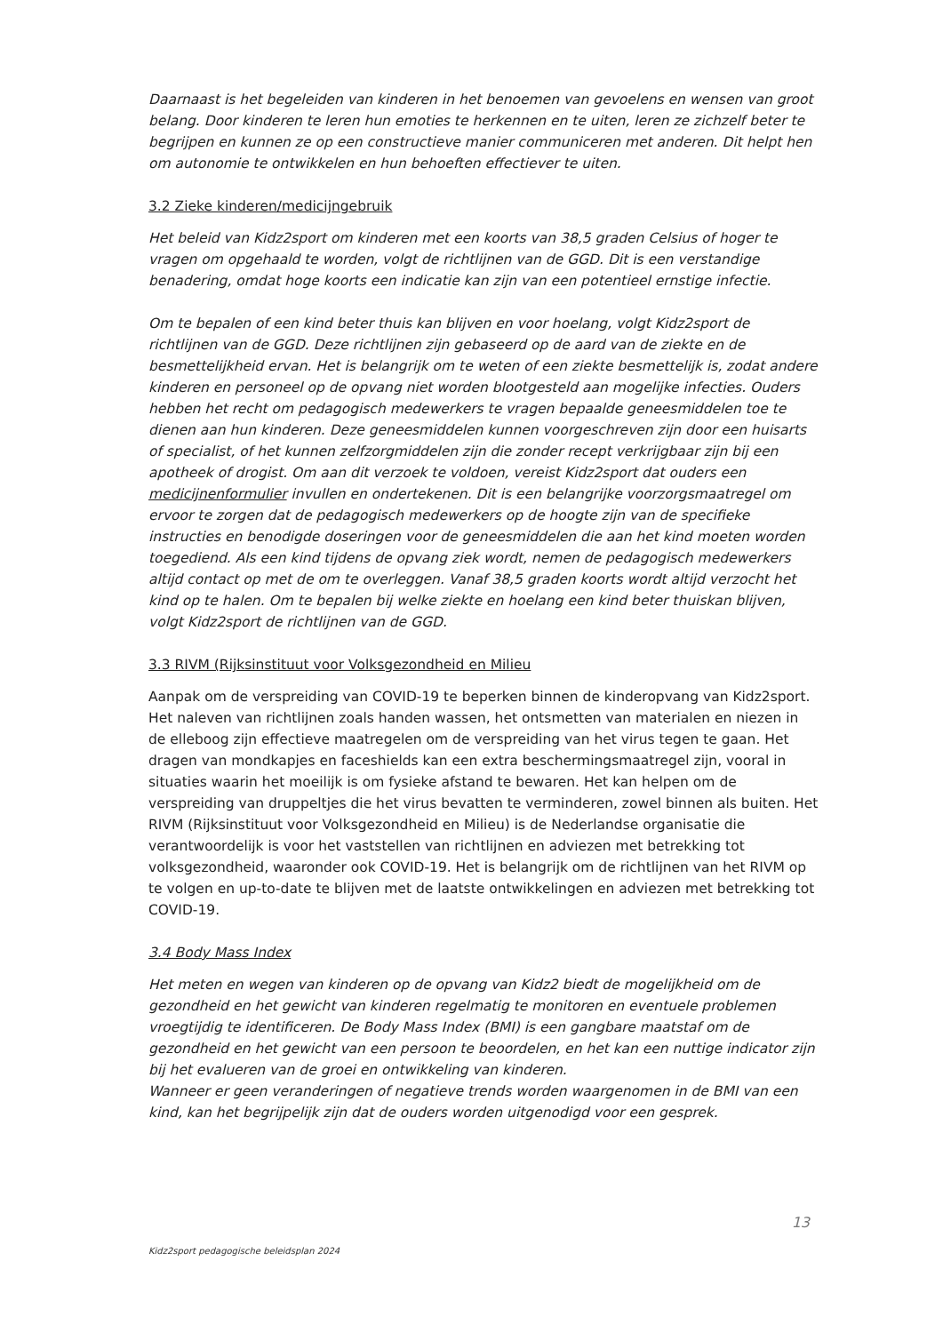Daarnaast is het begeleiden van kinderen in het benoemen van gevoelens en wensen van groot belang. Door kinderen te leren hun emoties te herkennen en te uiten, leren ze zichzelf beter te begrijpen en kunnen ze op een constructieve manier communiceren met anderen. Dit helpt hen om autonomie te ontwikkelen en hun behoeften effectiever te uiten.
3.2 Zieke kinderen/medicijngebruik
Het beleid van Kidz2sport om kinderen met een koorts van 38,5 graden Celsius of hoger te vragen om opgehaald te worden, volgt de richtlijnen van de GGD. Dit is een verstandige benadering, omdat hoge koorts een indicatie kan zijn van een potentieel ernstige infectie.
Om te bepalen of een kind beter thuis kan blijven en voor hoelang, volgt Kidz2sport de richtlijnen van de GGD. Deze richtlijnen zijn gebaseerd op de aard van de ziekte en de besmettelijkheid ervan. Het is belangrijk om te weten of een ziekte besmettelijk is, zodat andere kinderen en personeel op de opvang niet worden blootgesteld aan mogelijke infecties. Ouders hebben het recht om pedagogisch medewerkers te vragen bepaalde geneesmiddelen toe te dienen aan hun kinderen. Deze geneesmiddelen kunnen voorgeschreven zijn door een huisarts of specialist, of het kunnen zelfzorgmiddelen zijn die zonder recept verkrijgbaar zijn bij een apotheek of drogist. Om aan dit verzoek te voldoen, vereist Kidz2sport dat ouders een medicijnenformulier invullen en ondertekenen. Dit is een belangrijke voorzorgsmaatregel om ervoor te zorgen dat de pedagogisch medewerkers op de hoogte zijn van de specifieke instructies en benodigde doseringen voor de geneesmiddelen die aan het kind moeten worden toegediend. Als een kind tijdens de opvang ziek wordt, nemen de pedagogisch medewerkers altijd contact op met de om te overleggen. Vanaf 38,5 graden koorts wordt altijd verzocht het kind op te halen. Om te bepalen bij welke ziekte en hoelang een kind beter thuiskan blijven, volgt Kidz2sport de richtlijnen van de GGD.
3.3 RIVM (Rijksinstituut voor Volksgezondheid en Milieu
Aanpak om de verspreiding van COVID-19 te beperken binnen de kinderopvang van Kidz2sport. Het naleven van richtlijnen zoals handen wassen, het ontsmetten van materialen en niezen in de elleboog zijn effectieve maatregelen om de verspreiding van het virus tegen te gaan. Het dragen van mondkapjes en faceshields kan een extra beschermingsmaatregel zijn, vooral in situaties waarin het moeilijk is om fysieke afstand te bewaren. Het kan helpen om de verspreiding van druppeltjes die het virus bevatten te verminderen, zowel binnen als buiten. Het RIVM (Rijksinstituut voor Volksgezondheid en Milieu) is de Nederlandse organisatie die verantwoordelijk is voor het vaststellen van richtlijnen en adviezen met betrekking tot volksgezondheid, waaronder ook COVID-19. Het is belangrijk om de richtlijnen van het RIVM op te volgen en up-to-date te blijven met de laatste ontwikkelingen en adviezen met betrekking tot COVID-19.
3.4 Body Mass Index
Het meten en wegen van kinderen op de opvang van Kidz2 biedt de mogelijkheid om de gezondheid en het gewicht van kinderen regelmatig te monitoren en eventuele problemen vroegtijdig te identificeren. De Body Mass Index (BMI) is een gangbare maatstaf om de gezondheid en het gewicht van een persoon te beoordelen, en het kan een nuttige indicator zijn bij het evalueren van de groei en ontwikkeling van kinderen.
Wanneer er geen veranderingen of negatieve trends worden waargenomen in de BMI van een kind, kan het begrijpelijk zijn dat de ouders worden uitgenodigd voor een gesprek.
13
Kidz2sport pedagogische beleidsplan 2024